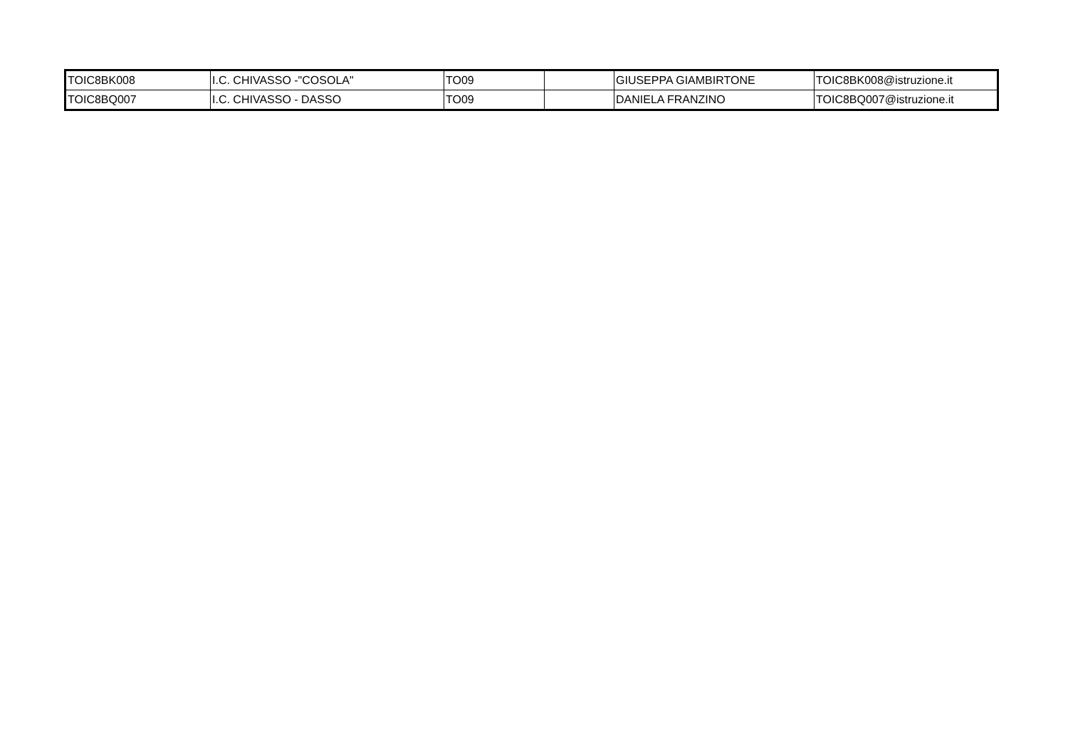| TOIC8BK008 | I.C. CHIVASSO -"COSOLA" | TO09 | | GIUSEPPA GIAMBIRTONE | TOIC8BK008@istruzione.it |
| TOIC8BQ007 | I.C. CHIVASSO - DASSO | TO09 | | DANIELA FRANZINO | TOIC8BQ007@istruzione.it |